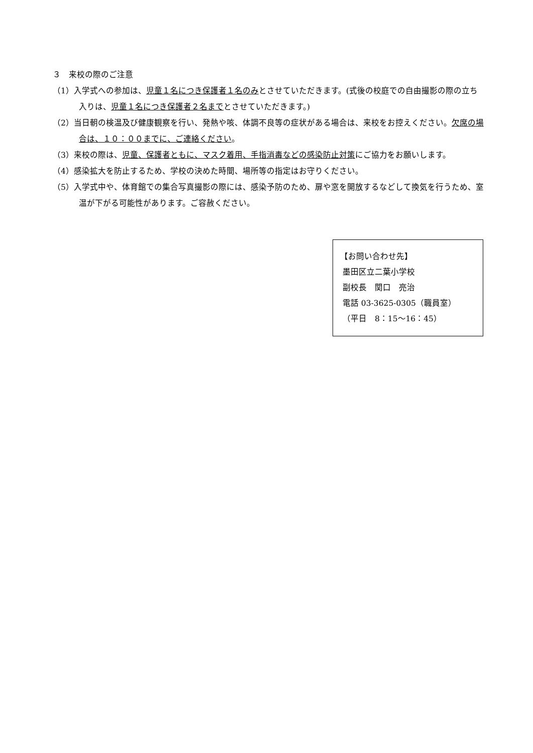３　来校の際のご注意
（1）入学式への参加は、児童１名につき保護者１名のみとさせていただきます。(式後の校庭での自由撮影の際の立ち入りは、児童１名につき保護者２名までとさせていただきます。)
（2）当日朝の検温及び健康観察を行い、発熱や咳、体調不良等の症状がある場合は、来校をお控えください。欠席の場合は、１０：００までに、ご連絡ください。
（3）来校の際は、児童、保護者ともに、マスク着用、手指消毒などの感染防止対策にご協力をお願いします。
（4）感染拡大を防止するため、学校の決めた時間、場所等の指定はお守りください。
（5）入学式中や、体育館での集合写真撮影の際には、感染予防のため、扉や窓を開放するなどして換気を行うため、室温が下がる可能性があります。ご容赦ください。
【お問い合わせ先】
墨田区立二葉小学校
副校長　関口　亮治
電話 03-3625-0305（職員室）
（平日　8：15～16：45）